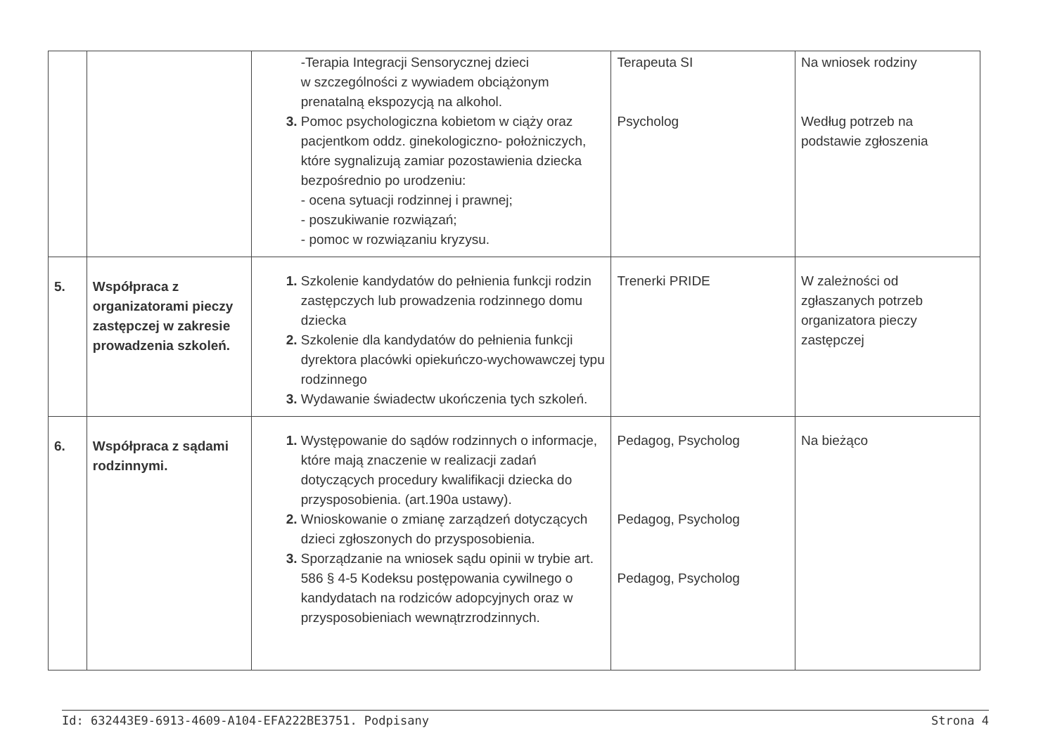| | | -Terapia Integracji Sensorycznej dzieci w szczególności z wywiadem obciążonym prenatalną ekspozycją na alkohol. Pomoc psychologiczna kobietom w ciąży oraz pacjentkom oddz. ginekologiczno- położniczych, które sygnalizują zamiar pozostawienia dziecka bezpośrednio po urodzeniu: - ocena sytuacji rodzinnej i prawnej; - poszukiwanie rozwiązań; - pomoc w rozwiązaniu kryzysu. | Terapeuta SI Psycholog | Na wniosek rodziny Według potrzeb na podstawie zgłoszenia |
| 5. | Współpraca z organizatorami pieczy zastępczej w zakresie prowadzenia szkoleń. | Szkolenie kandydatów do pełnienia funkcji rodzin zastępczych lub prowadzenia rodzinnego domu dziecka Szkolenie dla kandydatów do pełnienia funkcji dyrektora placówki opiekuńczo-wychowawczej typu rodzinnego Wydawanie świadectw ukończenia tych szkoleń. | Trenerki PRIDE | W zależności od zgłaszanych potrzeb organizatora pieczy zastępczej |
| 6. | Współpraca z sądami rodzinnymi. | Występowanie do sądów rodzinnych o informacje, które mają znaczenie w realizacji zadań dotyczących procedury kwalifikacji dziecka do przysposobienia. (art.190a ustawy). Wnioskowanie o zmianę zarządzeń dotyczących dzieci zgłoszonych do przysposobienia. Sporządzanie na wniosek sądu opinii w trybie art. 586 § 4-5 Kodeksu postępowania cywilnego o kandydatach na rodziców adopcyjnych oraz w przysposobieniach wewnątrzrodzinnych. | Pedagog, Psycholog Pedagog, Psycholog Pedagog, Psycholog | Na bieżąco |
Id: 632443E9-6913-4609-A104-EFA222BE3751. Podpisany Strona 4